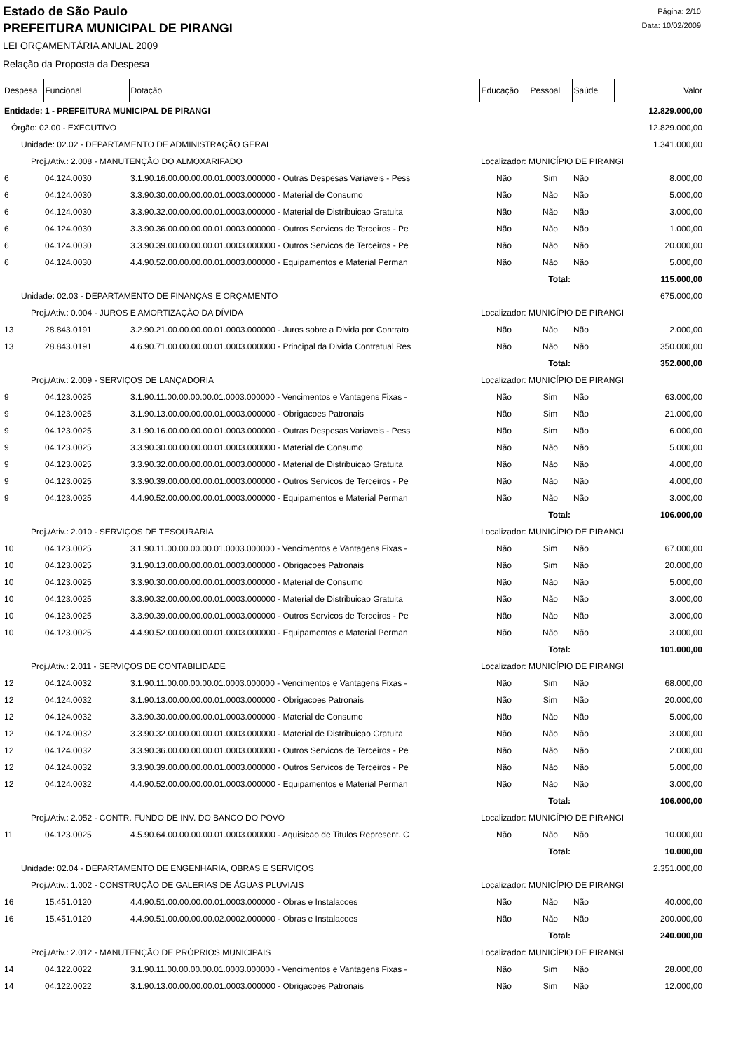Estado de São Paulo
PREFEITURA MUNICIPAL DE PIRANGI
LEI ORÇAMENTÁRIA ANUAL 2009
Relação da Proposta da Despesa
Página: 2/10
Data: 10/02/2009
| Despesa | Funcional | Dotação | Educação | Pessoal | Saúde | Valor |
| --- | --- | --- | --- | --- | --- | --- |
| Entidade: 1 - PREFEITURA MUNICIPAL DE PIRANGI | | | | | | 12.829.000,00 |
| Órgão: 02.00 - EXECUTIVO | | | | | | 12.829.000,00 |
| Unidade: 02.02 - DEPARTAMENTO DE ADMINISTRAÇÃO GERAL | | | | | | 1.341.000,00 |
| Proj./Ativ.: 2.008 - MANUTENÇÃO DO ALMOXARIFADO | | | Localizador: MUNICÍPIO DE PIRANGI | | | |
| 6 | 04.124.0030 | 3.1.90.16.00.00.00.00.01.0003.000000 - Outras Despesas Variaveis - Pess | Não | Sim | Não | 8.000,00 |
| 6 | 04.124.0030 | 3.3.90.30.00.00.00.00.01.0003.000000 - Material de Consumo | Não | Não | Não | 5.000,00 |
| 6 | 04.124.0030 | 3.3.90.32.00.00.00.00.01.0003.000000 - Material de Distribuicao Gratuita | Não | Não | Não | 3.000,00 |
| 6 | 04.124.0030 | 3.3.90.36.00.00.00.00.01.0003.000000 - Outros Servicos de Terceiros - Pe | Não | Não | Não | 1.000,00 |
| 6 | 04.124.0030 | 3.3.90.39.00.00.00.00.01.0003.000000 - Outros Servicos de Terceiros - Pe | Não | Não | Não | 20.000,00 |
| 6 | 04.124.0030 | 4.4.90.52.00.00.00.00.01.0003.000000 - Equipamentos e Material Perman | Não | Não | Não | 5.000,00 |
| Total: | | | | | | 115.000,00 |
| Unidade: 02.03 - DEPARTAMENTO DE FINANÇAS E ORÇAMENTO | | | | | | 675.000,00 |
| Proj./Ativ.: 0.004 - JUROS E AMORTIZAÇÃO DA DÍVIDA | | | Localizador: MUNICÍPIO DE PIRANGI | | | |
| 13 | 28.843.0191 | 3.2.90.21.00.00.00.00.01.0003.000000 - Juros sobre a Divida por Contrato | Não | Não | Não | 2.000,00 |
| 13 | 28.843.0191 | 4.6.90.71.00.00.00.00.01.0003.000000 - Principal da Divida Contratual Res | Não | Não | Não | 350.000,00 |
| Total: | | | | | | 352.000,00 |
| Proj./Ativ.: 2.009 - SERVIÇOS DE LANÇADORIA | | | Localizador: MUNICÍPIO DE PIRANGI | | | |
| 9 | 04.123.0025 | 3.1.90.11.00.00.00.00.01.0003.000000 - Vencimentos e Vantagens Fixas - | Não | Sim | Não | 63.000,00 |
| 9 | 04.123.0025 | 3.1.90.13.00.00.00.00.01.0003.000000 - Obrigacoes Patronais | Não | Sim | Não | 21.000,00 |
| 9 | 04.123.0025 | 3.1.90.16.00.00.00.00.01.0003.000000 - Outras Despesas Variaveis - Pess | Não | Sim | Não | 6.000,00 |
| 9 | 04.123.0025 | 3.3.90.30.00.00.00.00.01.0003.000000 - Material de Consumo | Não | Não | Não | 5.000,00 |
| 9 | 04.123.0025 | 3.3.90.32.00.00.00.00.01.0003.000000 - Material de Distribuicao Gratuita | Não | Não | Não | 4.000,00 |
| 9 | 04.123.0025 | 3.3.90.39.00.00.00.00.01.0003.000000 - Outros Servicos de Terceiros - Pe | Não | Não | Não | 4.000,00 |
| 9 | 04.123.0025 | 4.4.90.52.00.00.00.00.01.0003.000000 - Equipamentos e Material Perman | Não | Não | Não | 3.000,00 |
| Total: | | | | | | 106.000,00 |
| Proj./Ativ.: 2.010 - SERVIÇOS DE TESOURARIA | | | Localizador: MUNICÍPIO DE PIRANGI | | | |
| 10 | 04.123.0025 | 3.1.90.11.00.00.00.00.01.0003.000000 - Vencimentos e Vantagens Fixas - | Não | Sim | Não | 67.000,00 |
| 10 | 04.123.0025 | 3.1.90.13.00.00.00.00.01.0003.000000 - Obrigacoes Patronais | Não | Sim | Não | 20.000,00 |
| 10 | 04.123.0025 | 3.3.90.30.00.00.00.00.01.0003.000000 - Material de Consumo | Não | Não | Não | 5.000,00 |
| 10 | 04.123.0025 | 3.3.90.32.00.00.00.00.01.0003.000000 - Material de Distribuicao Gratuita | Não | Não | Não | 3.000,00 |
| 10 | 04.123.0025 | 3.3.90.39.00.00.00.00.01.0003.000000 - Outros Servicos de Terceiros - Pe | Não | Não | Não | 3.000,00 |
| 10 | 04.123.0025 | 4.4.90.52.00.00.00.00.01.0003.000000 - Equipamentos e Material Perman | Não | Não | Não | 3.000,00 |
| Total: | | | | | | 101.000,00 |
| Proj./Ativ.: 2.011 - SERVIÇOS DE CONTABILIDADE | | | Localizador: MUNICÍPIO DE PIRANGI | | | |
| 12 | 04.124.0032 | 3.1.90.11.00.00.00.00.01.0003.000000 - Vencimentos e Vantagens Fixas - | Não | Sim | Não | 68.000,00 |
| 12 | 04.124.0032 | 3.1.90.13.00.00.00.00.01.0003.000000 - Obrigacoes Patronais | Não | Sim | Não | 20.000,00 |
| 12 | 04.124.0032 | 3.3.90.30.00.00.00.00.01.0003.000000 - Material de Consumo | Não | Não | Não | 5.000,00 |
| 12 | 04.124.0032 | 3.3.90.32.00.00.00.00.01.0003.000000 - Material de Distribuicao Gratuita | Não | Não | Não | 3.000,00 |
| 12 | 04.124.0032 | 3.3.90.36.00.00.00.00.01.0003.000000 - Outros Servicos de Terceiros - Pe | Não | Não | Não | 2.000,00 |
| 12 | 04.124.0032 | 3.3.90.39.00.00.00.00.01.0003.000000 - Outros Servicos de Terceiros - Pe | Não | Não | Não | 5.000,00 |
| 12 | 04.124.0032 | 4.4.90.52.00.00.00.00.01.0003.000000 - Equipamentos e Material Perman | Não | Não | Não | 3.000,00 |
| Total: | | | | | | 106.000,00 |
| Proj./Ativ.: 2.052 - CONTR. FUNDO DE INV. DO BANCO DO POVO | | | Localizador: MUNICÍPIO DE PIRANGI | | | |
| 11 | 04.123.0025 | 4.5.90.64.00.00.00.00.01.0003.000000 - Aquisicao de Titulos Represent. C | Não | Não | Não | 10.000,00 |
| Total: | | | | | | 10.000,00 |
| Unidade: 02.04 - DEPARTAMENTO DE ENGENHARIA, OBRAS E SERVIÇOS | | | | | | 2.351.000,00 |
| Proj./Ativ.: 1.002 - CONSTRUÇÃO DE GALERIAS DE ÁGUAS PLUVIAIS | | | Localizador: MUNICÍPIO DE PIRANGI | | | |
| 16 | 15.451.0120 | 4.4.90.51.00.00.00.00.01.0003.000000 - Obras e Instalacoes | Não | Não | Não | 40.000,00 |
| 16 | 15.451.0120 | 4.4.90.51.00.00.00.00.02.0002.000000 - Obras e Instalacoes | Não | Não | Não | 200.000,00 |
| Total: | | | | | | 240.000,00 |
| Proj./Ativ.: 2.012 - MANUTENÇÃO DE PRÓPRIOS MUNICIPAIS | | | Localizador: MUNICÍPIO DE PIRANGI | | | |
| 14 | 04.122.0022 | 3.1.90.11.00.00.00.00.01.0003.000000 - Vencimentos e Vantagens Fixas - | Não | Sim | Não | 28.000,00 |
| 14 | 04.122.0022 | 3.1.90.13.00.00.00.00.01.0003.000000 - Obrigacoes Patronais | Não | Sim | Não | 12.000,00 |